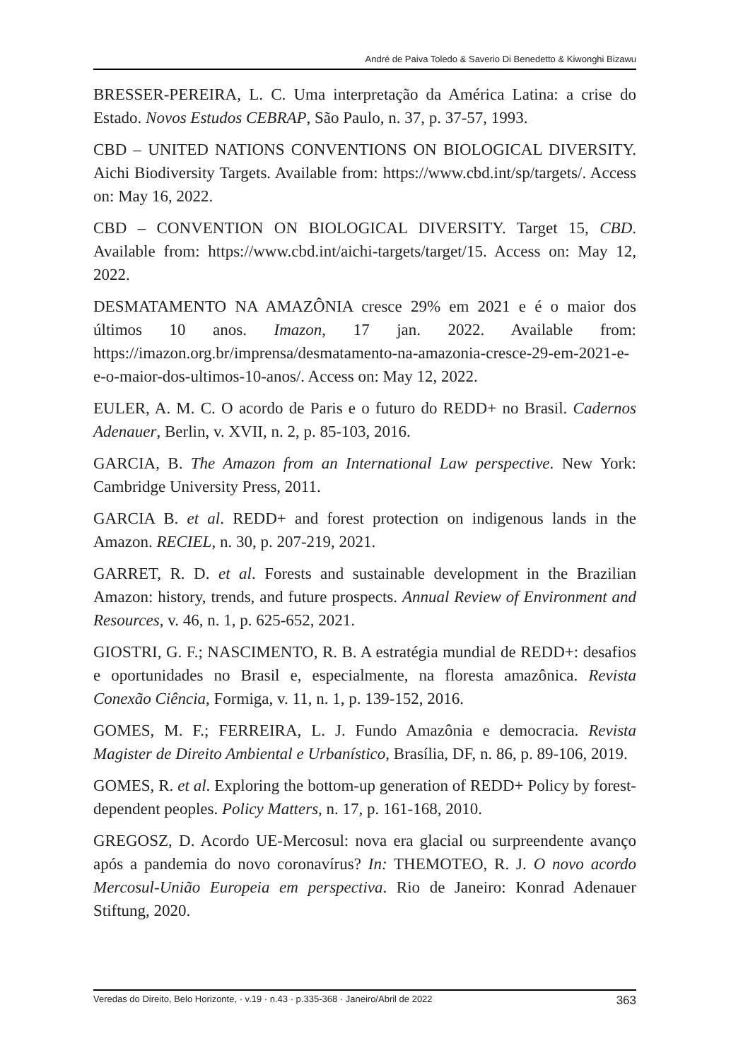André de Paiva Toledo & Saverio Di Benedetto & Kiwonghi Bizawu
BRESSER-PEREIRA, L. C. Uma interpretação da América Latina: a crise do Estado. Novos Estudos CEBRAP, São Paulo, n. 37, p. 37-57, 1993.
CBD – UNITED NATIONS CONVENTIONS ON BIOLOGICAL DIVERSITY. Aichi Biodiversity Targets. Available from: https://www.cbd.int/sp/targets/. Access on: May 16, 2022.
CBD – CONVENTION ON BIOLOGICAL DIVERSITY. Target 15, CBD. Available from: https://www.cbd.int/aichi-targets/target/15. Access on: May 12, 2022.
DESMATAMENTO NA AMAZÔNIA cresce 29% em 2021 e é o maior dos últimos 10 anos. Imazon, 17 jan. 2022. Available from: https://imazon.org.br/imprensa/desmatamento-na-amazonia-cresce-29-em-2021-e-e-o-maior-dos-ultimos-10-anos/. Access on: May 12, 2022.
EULER, A. M. C. O acordo de Paris e o futuro do REDD+ no Brasil. Cadernos Adenauer, Berlin, v. XVII, n. 2, p. 85-103, 2016.
GARCIA, B. The Amazon from an International Law perspective. New York: Cambridge University Press, 2011.
GARCIA B. et al. REDD+ and forest protection on indigenous lands in the Amazon. RECIEL, n. 30, p. 207-219, 2021.
GARRET, R. D. et al. Forests and sustainable development in the Brazilian Amazon: history, trends, and future prospects. Annual Review of Environment and Resources, v. 46, n. 1, p. 625-652, 2021.
GIOSTRI, G. F.; NASCIMENTO, R. B. A estratégia mundial de REDD+: desafios e oportunidades no Brasil e, especialmente, na floresta amazônica. Revista Conexão Ciência, Formiga, v. 11, n. 1, p. 139-152, 2016.
GOMES, M. F.; FERREIRA, L. J. Fundo Amazônia e democracia. Revista Magister de Direito Ambiental e Urbanístico, Brasília, DF, n. 86, p. 89-106, 2019.
GOMES, R. et al. Exploring the bottom-up generation of REDD+ Policy by forest-dependent peoples. Policy Matters, n. 17, p. 161-168, 2010.
GREGOSZ, D. Acordo UE-Mercosul: nova era glacial ou surpreendente avanço após a pandemia do novo coronavírus? In: THEMOTEO, R. J. O novo acordo Mercosul-União Europeia em perspectiva. Rio de Janeiro: Konrad Adenauer Stiftung, 2020.
Veredas do Direito, Belo Horizonte, · v.19 · n.43 · p.335-368 · Janeiro/Abril de 2022 363